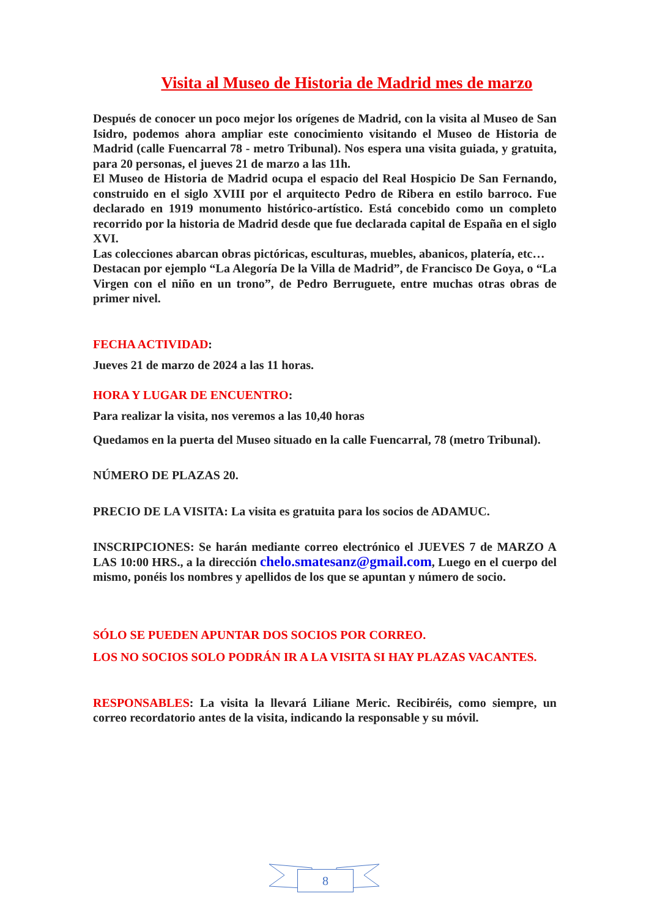Visita al Museo de Historia de Madrid mes de marzo
Después de conocer un poco mejor los orígenes de Madrid, con la visita al Museo de San Isidro, podemos ahora ampliar este conocimiento visitando el Museo de Historia de Madrid (calle Fuencarral 78 - metro Tribunal). Nos espera una visita guiada, y gratuita, para 20 personas, el jueves 21 de marzo a las 11h.
El Museo de Historia de Madrid ocupa el espacio del Real Hospicio De San Fernando, construido en el siglo XVIII por el arquitecto Pedro de Ribera en estilo barroco. Fue declarado en 1919 monumento histórico-artístico. Está concebido como un completo recorrido por la historia de Madrid desde que fue declarada capital de España en el siglo XVI.
Las colecciones abarcan obras pictóricas, esculturas, muebles, abanicos, platería, etc…
Destacan por ejemplo “La Alegoría De la Villa de Madrid”, de Francisco De Goya, o “La Virgen con el niño en un trono”, de Pedro Berruguete, entre muchas otras obras de primer nivel.
FECHA ACTIVIDAD:
Jueves 21 de marzo de 2024 a las 11 horas.
HORA Y LUGAR DE ENCUENTRO:
Para realizar la visita, nos veremos a las 10,40 horas
Quedamos en la puerta del Museo situado en la calle Fuencarral, 78 (metro Tribunal).
NÚMERO DE PLAZAS 20.
PRECIO DE LA VISITA: La visita es gratuita para los socios de ADAMUC.
INSCRIPCIONES: Se harán mediante correo electrónico el JUEVES 7 de MARZO A LAS 10:00 HRS., a la dirección chelo.smatesanz@gmail.com, Luego en el cuerpo del mismo, ponéis los nombres y apellidos de los que se apuntan y número de socio.
SÓLO SE PUEDEN APUNTAR DOS SOCIOS POR CORREO.
LOS NO SOCIOS SOLO PODRÁN IR A LA VISITA SI HAY PLAZAS VACANTES.
RESPONSABLES: La visita la llevará Liliane Meric. Recibiréis, como siempre, un correo recordatorio antes de la visita, indicando la responsable y su móvil.
8